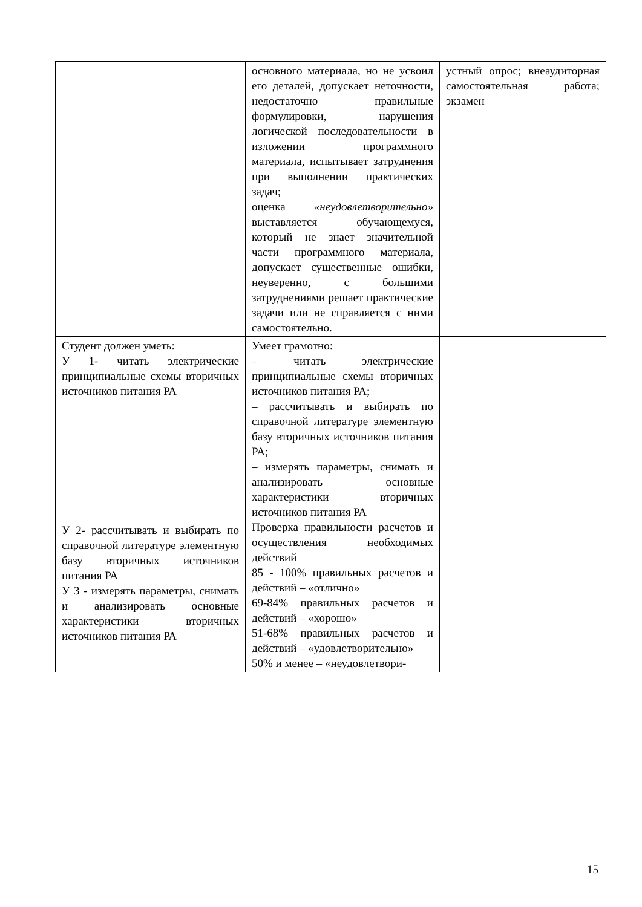| | основного материала, но не усвоил его деталей, допускает неточности, недостаточно правильные формулировки, нарушения логической последовательности в изложении программного материала, испытывает затруднения при выполнении практических задач; оценка «неудовлетворительно» выставляется обучающемуся, который не знает значительной части программного материала, допускает существенные ошибки, неуверенно, с большими затруднениями решает практические задачи или не справляется с ними самостоятельно. | устный опрос; внеаудиторная самостоятельная работа; экзамен |
| Студент должен уметь: У 1- читать электрические принципиальные схемы вторичных источников питания РА | Умеет грамотно: – читать электрические принципиальные схемы вторичных источников питания РА; – рассчитывать и выбирать по справочной литературе элементную базу вторичных источников питания РА; – измерять параметры, снимать и анализировать основные характеристики вторичных источников питания РА Проверка правильности расчетов и осуществления необходимых действий 85 - 100% правильных расчетов и действий – «отлично» 69-84% правильных расчетов и действий – «хорошо» 51-68% правильных расчетов и действий – «удовлетворительно» 50% и менее – «неудовлетвори- | |
| У 2- рассчитывать и выбирать по справочной литературе элементную базу вторичных источников питания РА У 3 - измерять параметры, снимать и анализировать основные характеристики вторичных источников питания РА | | |
15